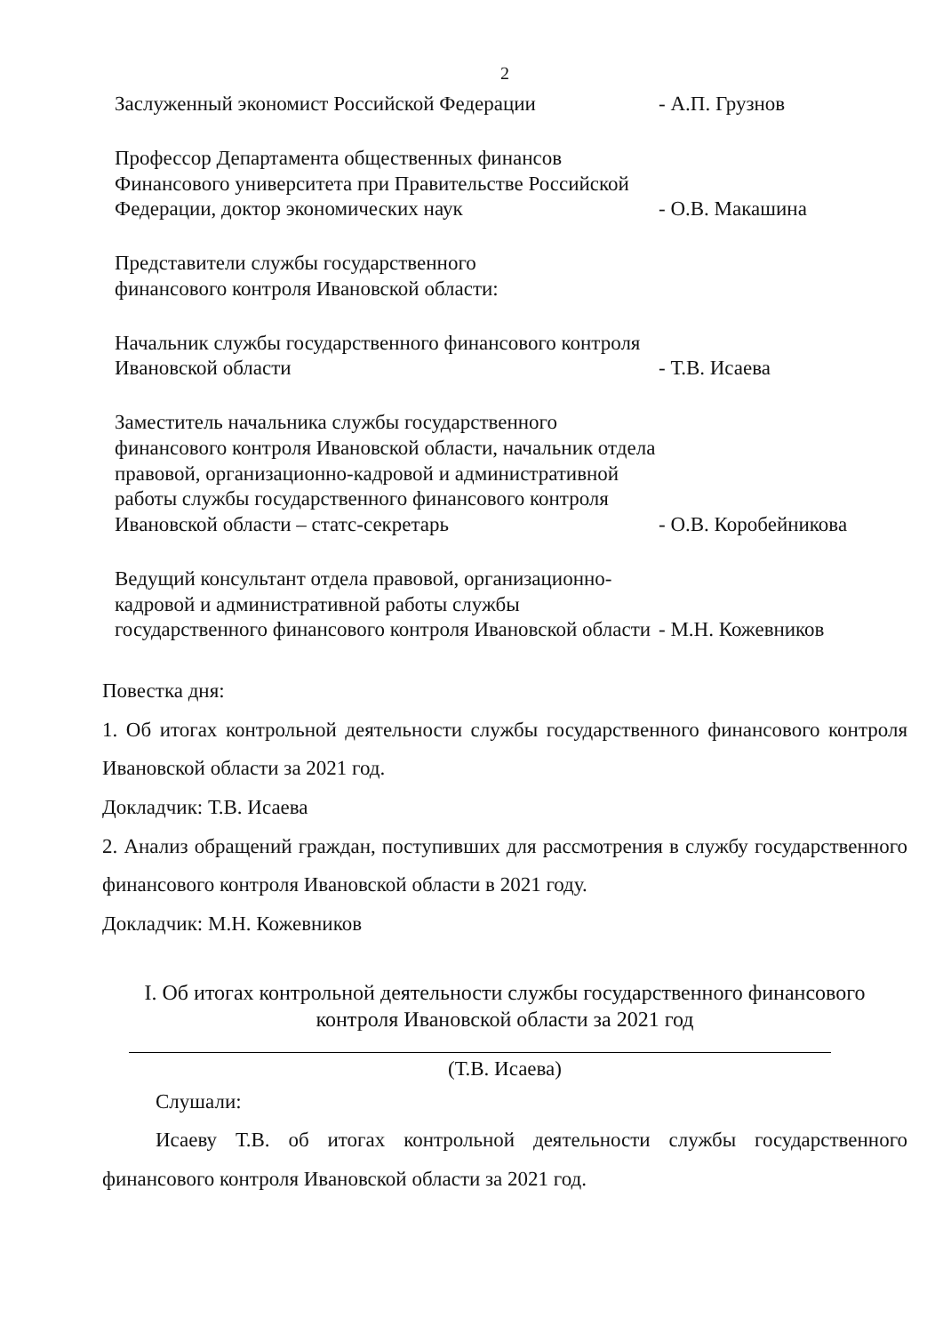2
Заслуженный экономист Российской Федерации
- А.П. Грузнов
Профессор Департамента общественных финансов Финансового университета при Правительстве Российской Федерации, доктор экономических наук
- О.В. Макашина
Представители службы государственного
финансового контроля Ивановской области:
Начальник службы государственного финансового контроля Ивановской области
- Т.В. Исаева
Заместитель начальника службы государственного финансового контроля Ивановской области, начальник отдела правовой, организационно-кадровой и административной работы службы государственного финансового контроля Ивановской области – статс-секретарь
- О.В. Коробейникова
Ведущий консультант отдела правовой, организационно-кадровой и административной работы службы государственного финансового контроля Ивановской области
- М.Н. Кожевников
Повестка дня:
1. Об итогах контрольной деятельности службы государственного финансового контроля Ивановской области за 2021 год.
Докладчик: Т.В. Исаева
2. Анализ обращений граждан, поступивших для рассмотрения в службу государственного финансового контроля Ивановской области в 2021 году.
Докладчик: М.Н. Кожевников
I. Об итогах контрольной деятельности службы государственного финансового контроля Ивановской области за 2021 год
(Т.В. Исаева)
Слушали:
Исаеву Т.В. об итогах контрольной деятельности службы государственного финансового контроля Ивановской области за 2021 год.